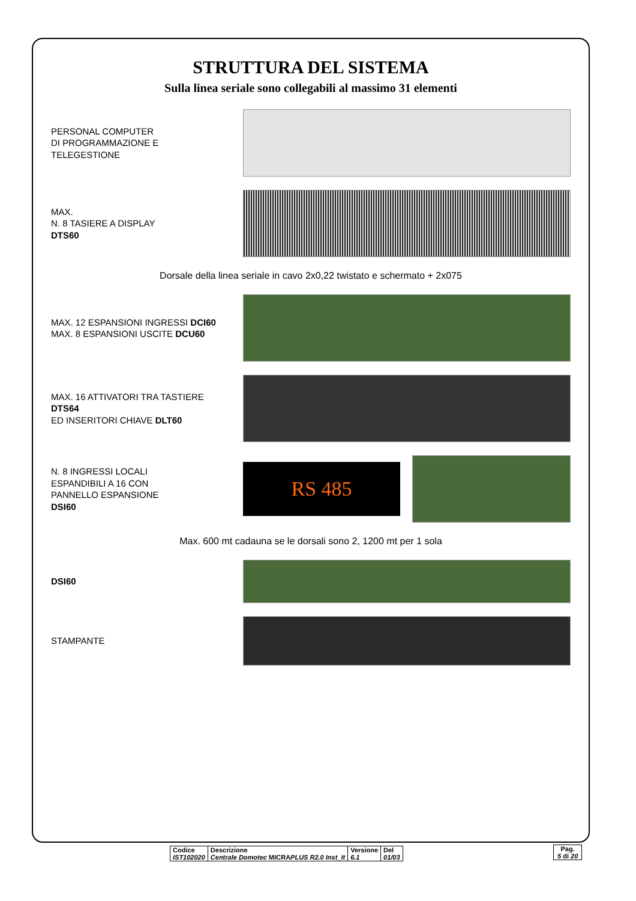STRUTTURA DEL SISTEMA
Sulla linea seriale sono collegabili al massimo 31 elementi
PERSONAL COMPUTER
DI PROGRAMMAZIONE E
TELEGESTIONE
MAX.
N. 8 TASIERE A DISPLAY
DTS60
Dorsale della linea seriale in cavo 2x0,22 twistato e schermato + 2x075
MAX. 12 ESPANSIONI INGRESSI DCI60
MAX. 8 ESPANSIONI USCITE DCU60
MAX. 16 ATTIVATORI TRA TASTIERE DTS64
ED INSERITORI CHIAVE DLT60
N. 8 INGRESSI LOCALI
ESPANDIBILI A 16 CON
PANNELLO ESPANSIONE
DSI60
RS 485
Max. 600 mt cadauna se le dorsali sono 2, 1200 mt per 1 sola
DSI60
STAMPANTE
| Codice IST102020 | Descrizione Centrale Domotec MICRA PLUS R2.0 Inst_It | Versione 6.1 | Del 01/03 |
Pag.
5 di 20